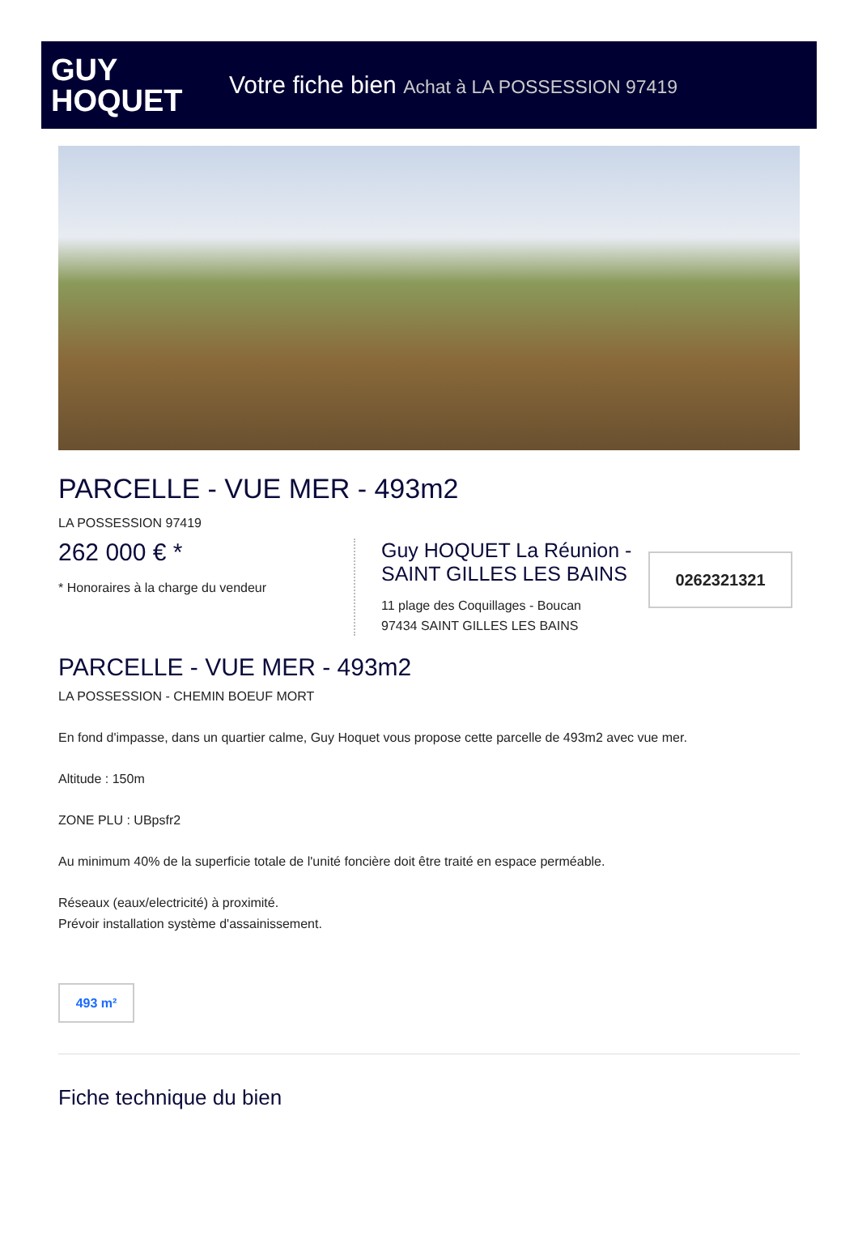GUY
HOQUET
Votre fiche bien Achat à LA POSSESSION 97419
PARCELLE - VUE MER - 493m2
LA POSSESSION 97419
262 000 € *
* Honoraires à la charge du vendeur
Guy HOQUET La Réunion - SAINT GILLES LES BAINS
11 plage des Coquillages - Boucan
97434 SAINT GILLES LES BAINS
0262321321
PARCELLE - VUE MER - 493m2
LA POSSESSION - CHEMIN BOEUF MORT
En fond d'impasse, dans un quartier calme, Guy Hoquet vous propose cette parcelle de 493m2 avec vue mer.
Altitude : 150m
ZONE PLU : UBpsfr2
Au minimum 40% de la superficie totale de l'unité foncière doit être traité en espace perméable.
Réseaux (eaux/electricité) à proximité.
Prévoir installation système d'assainissement.
493 m²
Fiche technique du bien